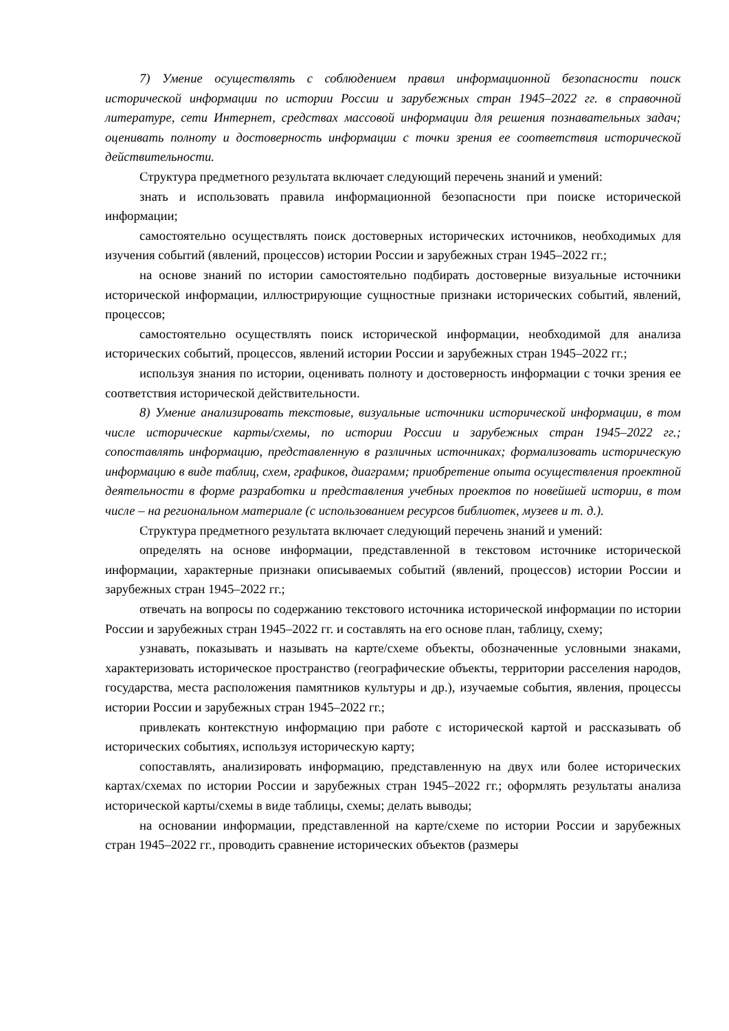7) Умение осуществлять с соблюдением правил информационной безопасности поиск исторической информации по истории России и зарубежных стран 1945–2022 гг. в справочной литературе, сети Интернет, средствах массовой информации для решения познавательных задач; оценивать полноту и достоверность информации с точки зрения ее соответствия исторической действительности.
Структура предметного результата включает следующий перечень знаний и умений:
знать и использовать правила информационной безопасности при поиске исторической информации;
самостоятельно осуществлять поиск достоверных исторических источников, необходимых для изучения событий (явлений, процессов) истории России и зарубежных стран 1945–2022 гг.;
на основе знаний по истории самостоятельно подбирать достоверные визуальные источники исторической информации, иллюстрирующие сущностные признаки исторических событий, явлений, процессов;
самостоятельно осуществлять поиск исторической информации, необходимой для анализа исторических событий, процессов, явлений истории России и зарубежных стран 1945–2022 гг.;
используя знания по истории, оценивать полноту и достоверность информации с точки зрения ее соответствия исторической действительности.
8) Умение анализировать текстовые, визуальные источники исторической информации, в том числе исторические карты/схемы, по истории России и зарубежных стран 1945–2022 гг.; сопоставлять информацию, представленную в различных источниках; формализовать историческую информацию в виде таблиц, схем, графиков, диаграмм; приобретение опыта осуществления проектной деятельности в форме разработки и представления учебных проектов по новейшей истории, в том числе – на региональном материале (с использованием ресурсов библиотек, музеев и т. д.).
Структура предметного результата включает следующий перечень знаний и умений:
определять на основе информации, представленной в текстовом источнике исторической информации, характерные признаки описываемых событий (явлений, процессов) истории России и зарубежных стран 1945–2022 гг.;
отвечать на вопросы по содержанию текстового источника исторической информации по истории России и зарубежных стран 1945–2022 гг. и составлять на его основе план, таблицу, схему;
узнавать, показывать и называть на карте/схеме объекты, обозначенные условными знаками, характеризовать историческое пространство (географические объекты, территории расселения народов, государства, места расположения памятников культуры и др.), изучаемые события, явления, процессы истории России и зарубежных стран 1945–2022 гг.;
привлекать контекстную информацию при работе с исторической картой и рассказывать об исторических событиях, используя историческую карту;
сопоставлять, анализировать информацию, представленную на двух или более исторических картах/схемах по истории России и зарубежных стран 1945–2022 гг.; оформлять результаты анализа исторической карты/схемы в виде таблицы, схемы; делать выводы;
на основании информации, представленной на карте/схеме по истории России и зарубежных стран 1945–2022 гг., проводить сравнение исторических объектов (размеры